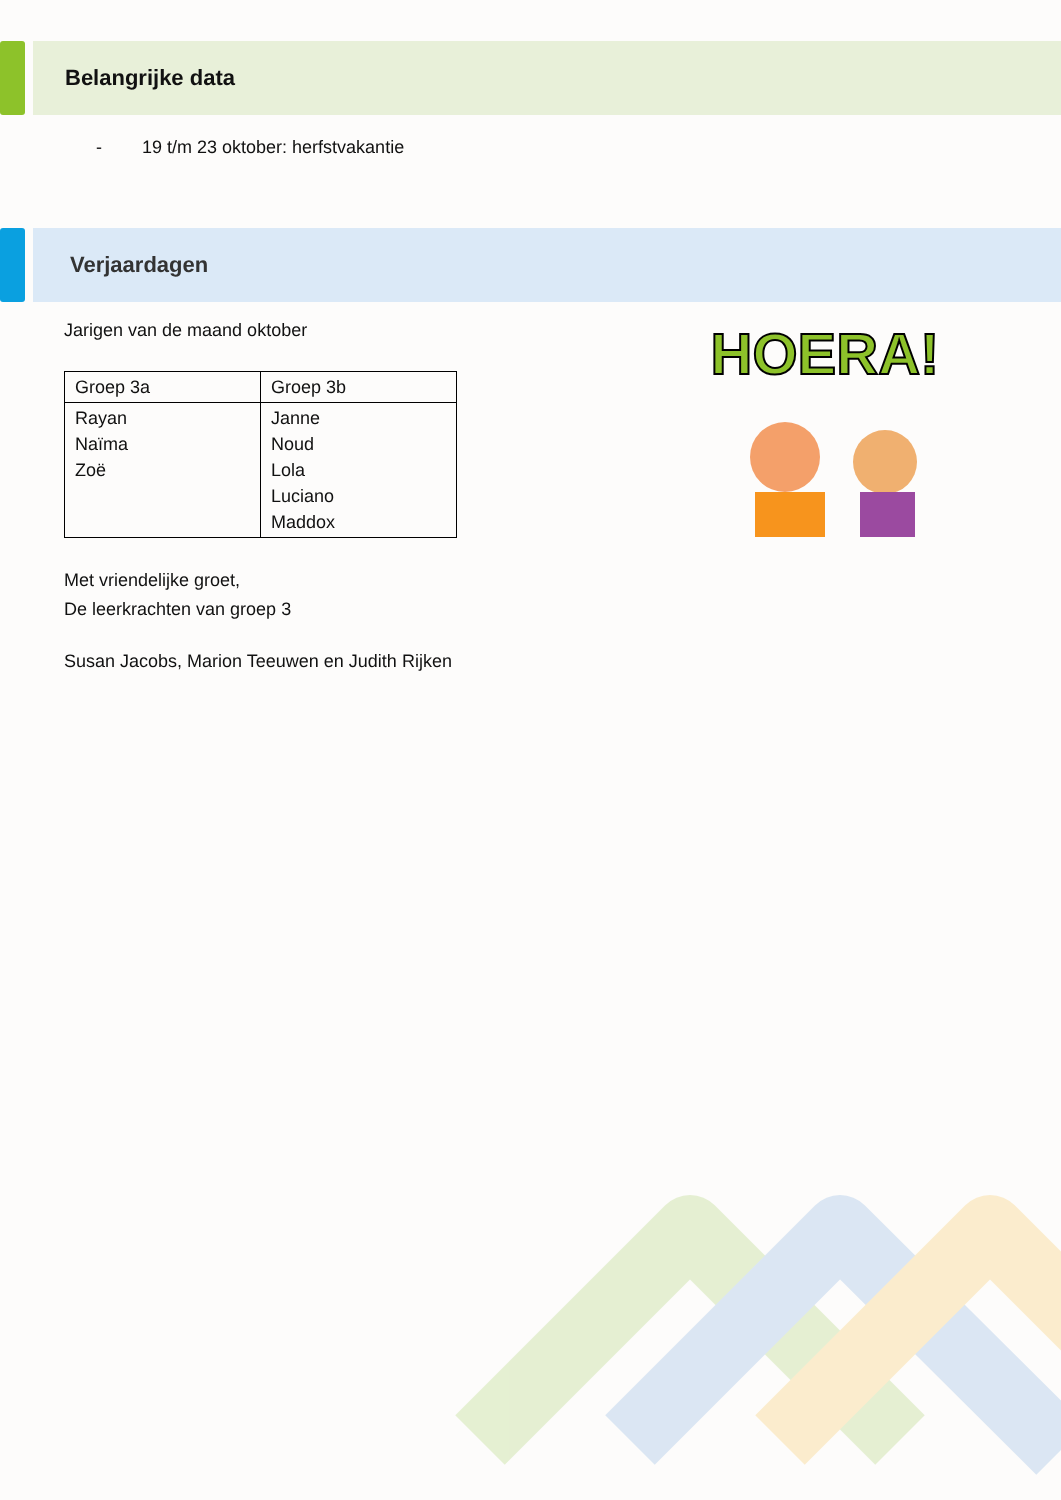Belangrijke data
- 19 t/m 23 oktober: herfstvakantie
Verjaardagen
Jarigen van de maand oktober
| Groep 3a | Groep 3b |
| Rayan Naïma Zoë | Janne Noud Lola Luciano Maddox |
Met vriendelijke groet,
De leerkrachten van groep 3
Susan Jacobs, Marion Teeuwen en Judith Rijken
HOERA!